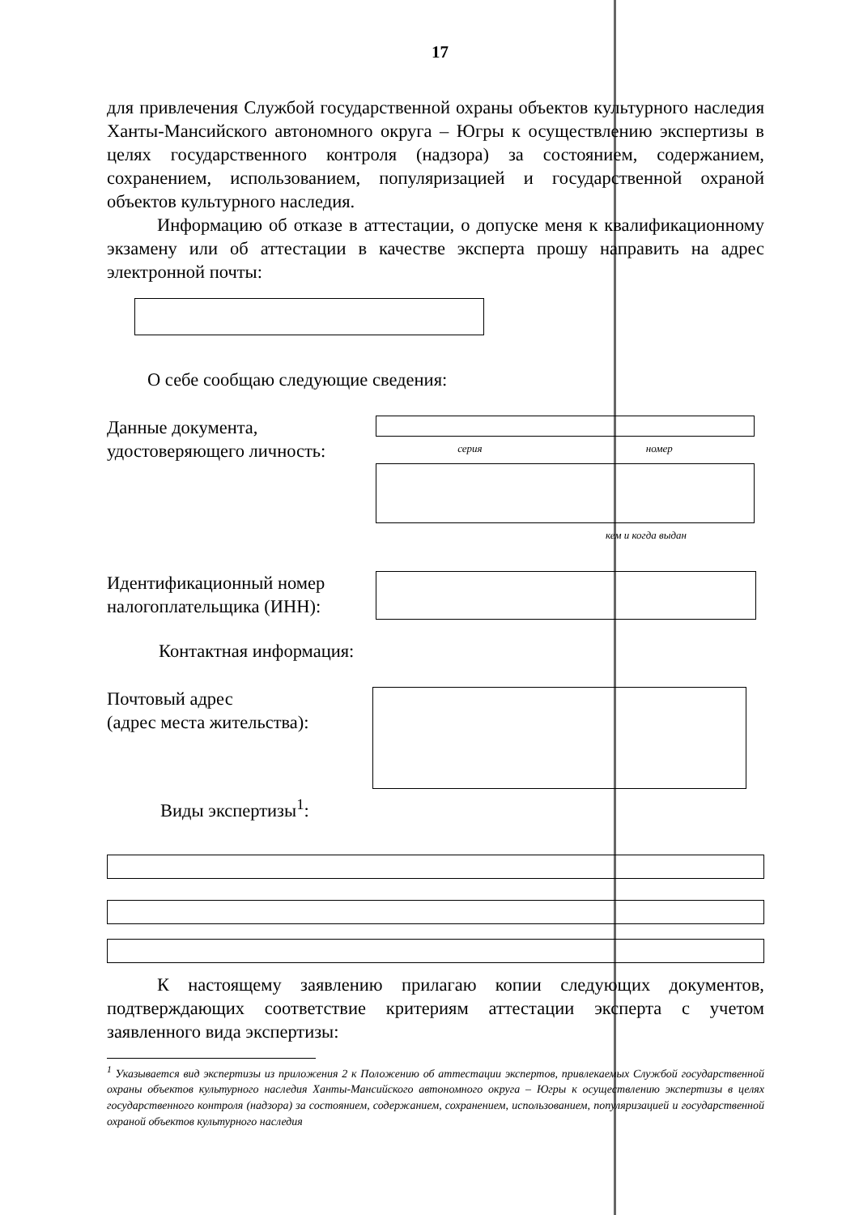17
для привлечения Службой государственной охраны объектов культурного наследия Ханты-Мансийского автономного округа – Югры к осуществлению экспертизы в целях государственного контроля (надзора) за состоянием, содержанием, сохранением, использованием, популяризацией и государственной охраной объектов культурного наследия.
Информацию об отказе в аттестации, о допуске меня к квалификационному экзамену или об аттестации в качестве эксперта прошу направить на адрес электронной почты:
О себе сообщаю следующие сведения:
Данные документа,
удостоверяющего личность:
серия номер
кем и когда выдан
Идентификационный номер
налогоплательщика (ИНН):
Контактная информация:
Почтовый адрес
(адрес места жительства):
Виды экспертизы<sup>1</sup>:
К настоящему заявлению прилагаю копии следующих документов, подтверждающих соответствие критериям аттестации эксперта с учетом заявленного вида экспертизы:
<sup>1</sup> Указывается вид экспертизы из приложения 2 к Положению об аттестации экспертов, привлекаемых Службой государственной охраны объектов культурного наследия Ханты-Мансийского автономного округа – Югры к осуществлению экспертизы в целях государственного контроля (надзора) за состоянием, содержанием, сохранением, использованием, популяризацией и государственной охраной объектов культурного наследия